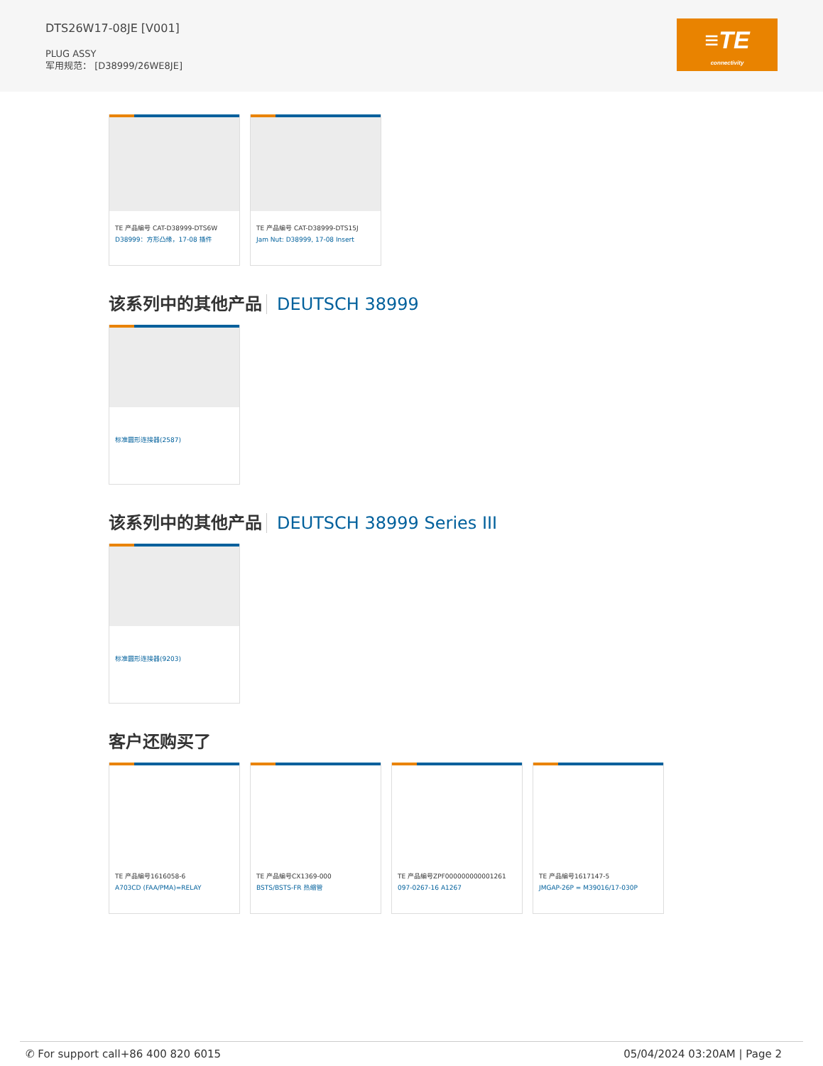DTS26W17-08JE [V001]
PLUG ASSY
军用规范： [D38999/26WE8JE]
≡TE
connectivity
TE 产品编号 CAT-D38999-DTS6W
D38999：方形凸缘，17-08 插件
TE 产品编号 CAT-D38999-DTS15J
Jam Nut: D38999, 17-08 Insert
该系列中的其他产品 DEUTSCH 38999
标准圆形连接器(2587)
该系列中的其他产品 DEUTSCH 38999 Series III
标准圆形连接器(9203)
客户还购买了
TE 产品编号1616058-6
A703CD (FAA/PMA)=RELAY
TE 产品编号CX1369-000
BSTS/BSTS-FR 热缩管
TE 产品编号ZPF000000000001261
097-0267-16 A1267
TE 产品编号1617147-5
JMGAP-26P = M39016/17-030P
✆ For support call+86 400 820 6015 05/04/2024 03:20AM | Page 2